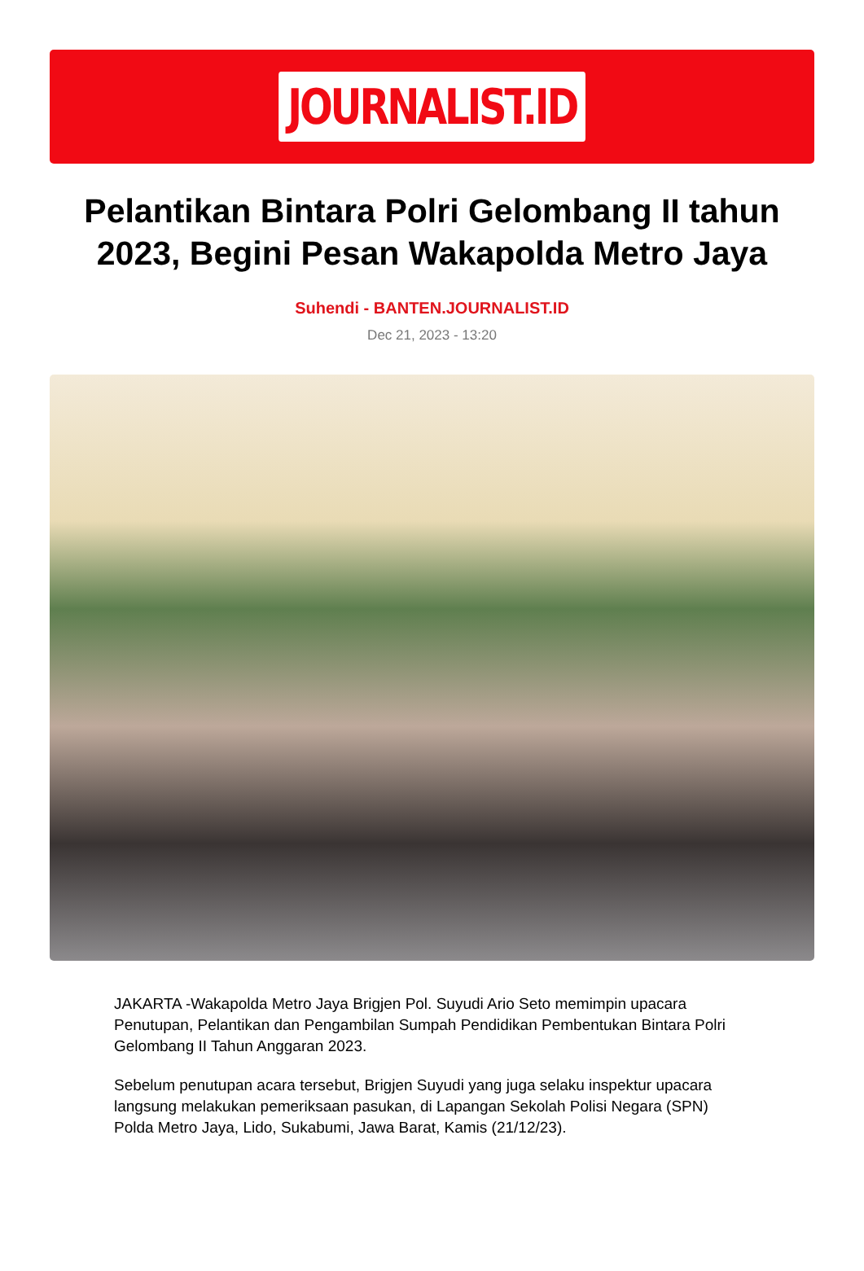JOURNALIST.ID
Pelantikan Bintara Polri Gelombang II tahun 2023, Begini Pesan Wakapolda Metro Jaya
Suhendi - BANTEN.JOURNALIST.ID
Dec 21, 2023 - 13:20
JAKARTA -Wakapolda Metro Jaya Brigjen Pol. Suyudi Ario Seto memimpin upacara Penutupan, Pelantikan dan Pengambilan Sumpah Pendidikan Pembentukan Bintara Polri Gelombang II Tahun Anggaran 2023.
Sebelum penutupan acara tersebut, Brigjen Suyudi yang juga selaku inspektur upacara langsung melakukan pemeriksaan pasukan, di Lapangan Sekolah Polisi Negara (SPN) Polda Metro Jaya, Lido, Sukabumi, Jawa Barat, Kamis (21/12/23).